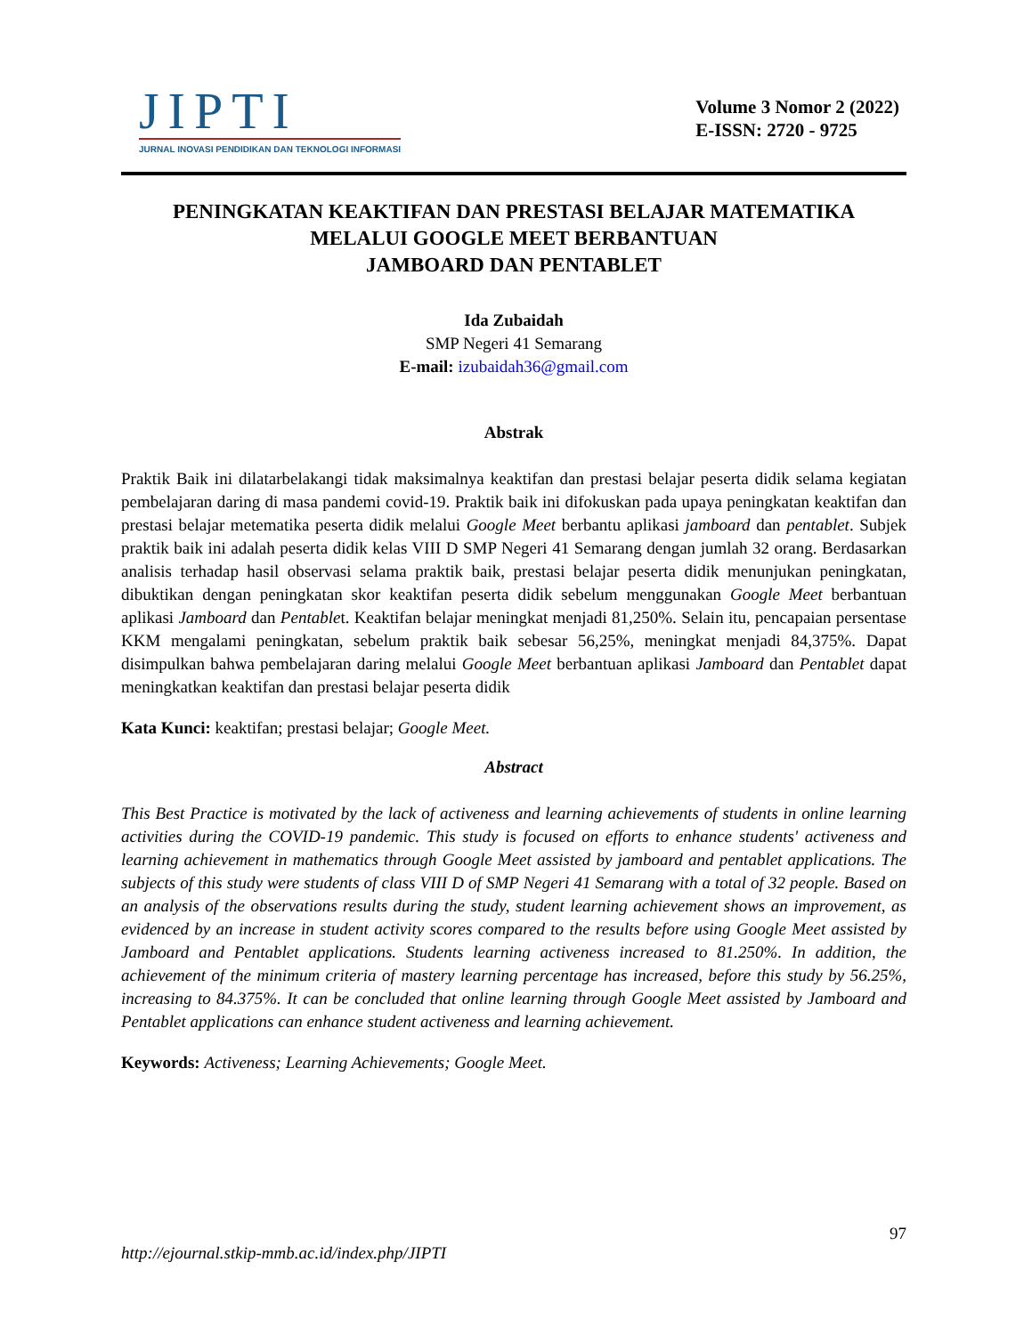JIPTI
JURNAL INOVASI PENDIDIKAN DAN TEKNOLOGI INFORMASI
Volume 3 Nomor 2 (2022)
E-ISSN: 2720 - 9725
PENINGKATAN KEAKTIFAN DAN PRESTASI BELAJAR MATEMATIKA
MELALUI GOOGLE MEET BERBANTUAN
JAMBOARD DAN PENTABLET
Ida Zubaidah
SMP Negeri 41 Semarang
E-mail: izubaidah36@gmail.com
Abstrak
Praktik Baik ini dilatarbelakangi tidak maksimalnya keaktifan dan prestasi belajar peserta didik selama kegiatan pembelajaran daring di masa pandemi covid-19. Praktik baik ini difokuskan pada upaya peningkatan keaktifan dan prestasi belajar metematika peserta didik melalui Google Meet berbantu aplikasi jamboard dan pentablet. Subjek praktik baik ini adalah peserta didik kelas VIII D SMP Negeri 41 Semarang dengan jumlah 32 orang. Berdasarkan analisis terhadap hasil observasi selama praktik baik, prestasi belajar peserta didik menunjukan peningkatan, dibuktikan dengan peningkatan skor keaktifan peserta didik sebelum menggunakan Google Meet berbantuan aplikasi Jamboard dan Pentablet. Keaktifan belajar meningkat menjadi 81,250%. Selain itu, pencapaian persentase KKM mengalami peningkatan, sebelum praktik baik sebesar 56,25%, meningkat menjadi 84,375%. Dapat disimpulkan bahwa pembelajaran daring melalui Google Meet berbantuan aplikasi Jamboard dan Pentablet dapat meningkatkan keaktifan dan prestasi belajar peserta didik
Kata Kunci: keaktifan; prestasi belajar; Google Meet.
Abstract
This Best Practice is motivated by the lack of activeness and learning achievements of students in online learning activities during the COVID-19 pandemic. This study is focused on efforts to enhance students' activeness and learning achievement in mathematics through Google Meet assisted by jamboard and pentablet applications. The subjects of this study were students of class VIII D of SMP Negeri 41 Semarang with a total of 32 people. Based on an analysis of the observations results during the study, student learning achievement shows an improvement, as evidenced by an increase in student activity scores compared to the results before using Google Meet assisted by Jamboard and Pentablet applications. Students learning activeness increased to 81.250%. In addition, the achievement of the minimum criteria of mastery learning percentage has increased, before this study by 56.25%, increasing to 84.375%. It can be concluded that online learning through Google Meet assisted by Jamboard and Pentablet applications can enhance student activeness and learning achievement.
Keywords: Activeness; Learning Achievements; Google Meet.
97
http://ejournal.stkip-mmb.ac.id/index.php/JIPTI